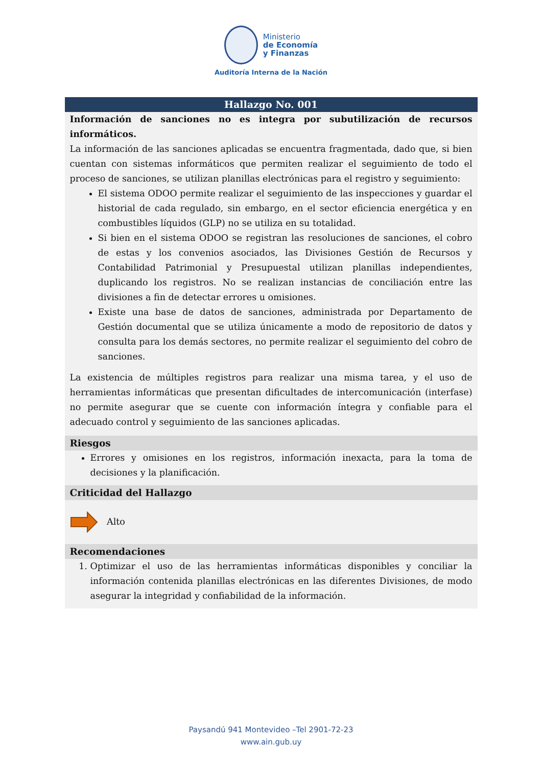Ministerio
de Economía
y Finanzas
Auditoría Interna de la Nación
| Hallazgo No. 001 |
| --- |
| Información de sanciones no es integra por subutilización de recursos informáticos. La información de las sanciones aplicadas se encuentra fragmentada, dado que, si bien cuentan con sistemas informáticos que permiten realizar el seguimiento de todo el proceso de sanciones, se utilizan planillas electrónicas para el registro y seguimiento: El sistema ODOO permite realizar el seguimiento de las inspecciones y guardar el historial de cada regulado, sin embargo, en el sector eficiencia energética y en combustibles líquidos (GLP) no se utiliza en su totalidad. Si bien en el sistema ODOO se registran las resoluciones de sanciones, el cobro de estas y los convenios asociados, las Divisiones Gestión de Recursos y Contabilidad Patrimonial y Presupuestal utilizan planillas independientes, duplicando los registros. No se realizan instancias de conciliación entre las divisiones a fin de detectar errores u omisiones. Existe una base de datos de sanciones, administrada por Departamento de Gestión documental que se utiliza únicamente a modo de repositorio de datos y consulta para los demás sectores, no permite realizar el seguimiento del cobro de sanciones. La existencia de múltiples registros para realizar una misma tarea, y el uso de herramientas informáticas que presentan dificultades de intercomunicación (interfase) no permite asegurar que se cuente con información íntegra y confiable para el adecuado control y seguimiento de las sanciones aplicadas. |
| Riesgos |
| Errores y omisiones en los registros, información inexacta, para la toma de decisiones y la planificación. |
| Criticidad del Hallazgo |
| Alto |
| Recomendaciones |
| 1. Optimizar el uso de las herramientas informáticas disponibles y conciliar la información contenida planillas electrónicas en las diferentes Divisiones, de modo asegurar la integridad y confiabilidad de la información. |
Paysandú 941 Montevideo –Tel 2901-72-23
www.ain.gub.uy